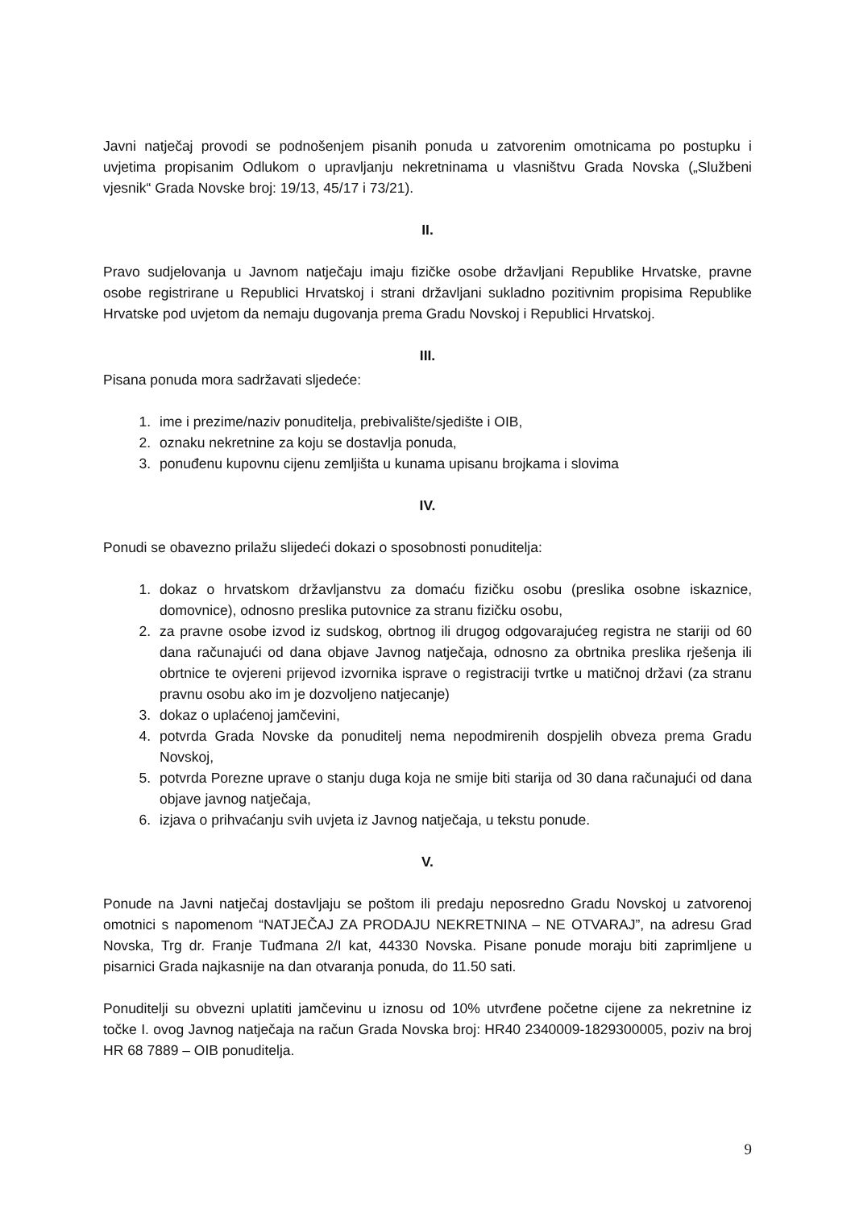Javni natječaj provodi se podnošenjem pisanih ponuda u zatvorenim omotnicama po postupku i uvjetima propisanim Odlukom o upravljanju nekretninama u vlasništvu Grada Novska („Službeni vjesnik“ Grada Novske broj: 19/13, 45/17 i 73/21).
II.
Pravo sudjelovanja u Javnom natječaju imaju fizičke osobe državljani Republike Hrvatske, pravne osobe registrirane u Republici Hrvatskoj i strani državljani sukladno pozitivnim propisima Republike Hrvatske pod uvjetom da nemaju dugovanja prema Gradu Novskoj i Republici Hrvatskoj.
III.
Pisana ponuda mora sadržavati sljedeće:
1. ime i prezime/naziv ponuditelja, prebivalište/sjedište i OIB,
2. oznaku nekretnine za koju se dostavlja ponuda,
3. ponuđenu kupovnu cijenu zemljišta u kunama upisanu brojkama i slovima
IV.
Ponudi se obavezno prilažu slijedeći dokazi o sposobnosti ponuditelja:
1. dokaz o hrvatskom državljanstvu za domaću fizičku osobu (preslika osobne iskaznice, domovnice), odnosno preslika putovnice za stranu fizičku osobu,
2. za pravne osobe izvod iz sudskog, obrtnog ili drugog odgovarajućeg registra ne stariji od 60 dana računajući od dana objave Javnog natječaja, odnosno za obrtnika preslika rješenja ili obrtnice te ovjereni prijevod izvornika isprave o registraciji tvrtke u matičnoj državi (za stranu pravnu osobu ako im je dozvoljeno natjecanje)
3. dokaz o uplaćenoj jamčevini,
4. potvrda Grada Novske da ponuditelj nema nepodmirenih dospjelih obveza prema Gradu Novskoj,
5. potvrda Porezne uprave o stanju duga koja ne smije biti starija od 30 dana računajući od dana objave javnog natječaja,
6. izjava o prihvaćanju svih uvjeta iz Javnog natječaja, u tekstu ponude.
V.
Ponude na Javni natječaj dostavljaju se poštom ili predaju neposredno Gradu Novskoj u zatvorenoj omotnici s napomenom “NATJEČAJ ZA PRODAJU NEKRETNINA – NE OTVARAJ”, na adresu Grad Novska, Trg dr. Franje Tuđmana 2/I kat, 44330 Novska. Pisane ponude moraju biti zaprimljene u pisarnici Grada najkasnije na dan otvaranja ponuda, do 11.50 sati.
Ponuditelji su obvezni uplatiti jamčevinu u iznosu od 10% utvrđene početne cijene za nekretnine iz točke I. ovog Javnog natječaja na račun Grada Novska broj: HR40 2340009-1829300005, poziv na broj HR 68 7889 – OIB ponuditelja.
9